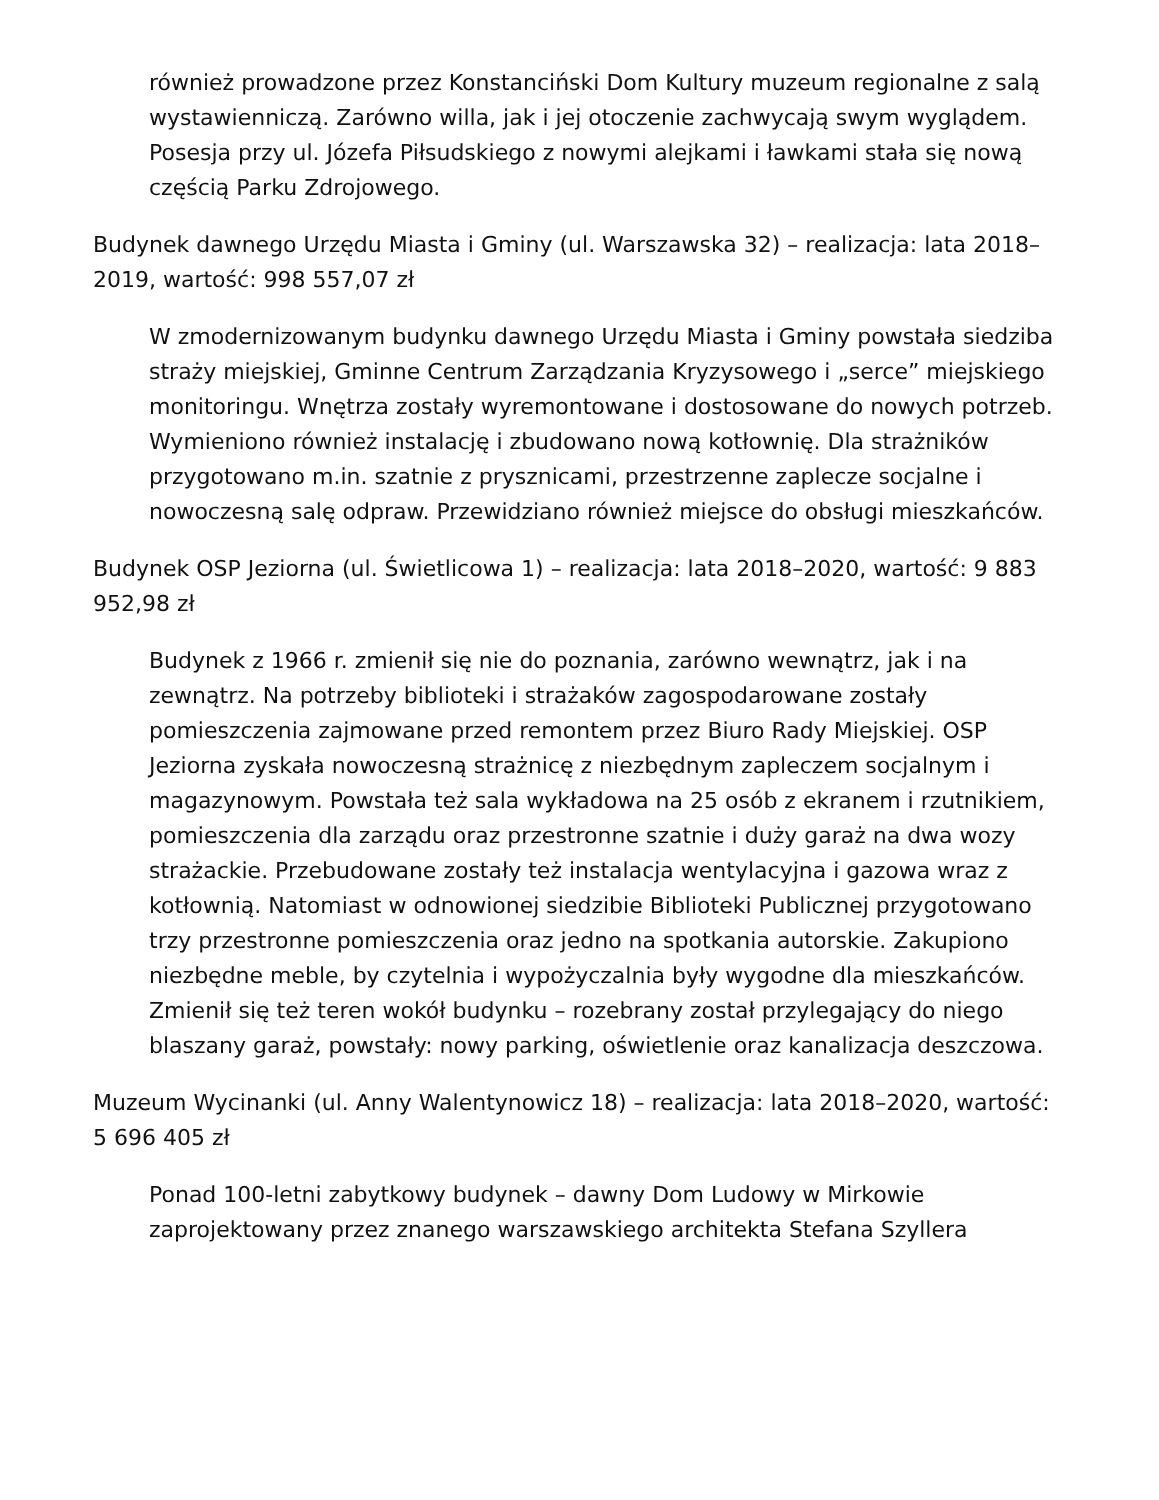również prowadzone przez Konstanciński Dom Kultury muzeum regionalne z salą wystawienniczą. Zarówno willa, jak i jej otoczenie zachwycają swym wyglądem. Posesja przy ul. Józefa Piłsudskiego z nowymi alejkami i ławkami stała się nową częścią Parku Zdrojowego.
Budynek dawnego Urzędu Miasta i Gminy (ul. Warszawska 32) – realizacja: lata 2018–2019, wartość: 998 557,07 zł
W zmodernizowanym budynku dawnego Urzędu Miasta i Gminy powstała siedziba straży miejskiej, Gminne Centrum Zarządzania Kryzysowego i „serce” miejskiego monitoringu. Wnętrza zostały wyremontowane i dostosowane do nowych potrzeb. Wymieniono również instalację i zbudowano nową kotłownię. Dla strażników przygotowano m.in. szatnie z prysznicami, przestrzenne zaplecze socjalne i nowoczesną salę odpraw. Przewidziano również miejsce do obsługi mieszkańców.
Budynek OSP Jeziorna (ul. Świetlicowa 1) – realizacja: lata 2018–2020, wartość: 9 883 952,98 zł
Budynek z 1966 r. zmienił się nie do poznania, zarówno wewnątrz, jak i na zewnątrz. Na potrzeby biblioteki i strażaków zagospodarowane zostały pomieszczenia zajmowane przed remontem przez Biuro Rady Miejskiej. OSP Jeziorna zyskała nowoczesną strażnicę z niezbędnym zapleczem socjalnym i magazynowym. Powstała też sala wykładowa na 25 osób z ekranem i rzutnikiem, pomieszczenia dla zarządu oraz przestronne szatnie i duży garaż na dwa wozy strażackie. Przebudowane zostały też instalacja wentylacyjna i gazowa wraz z kotłownią. Natomiast w odnowionej siedzibie Biblioteki Publicznej przygotowano trzy przestronne pomieszczenia oraz jedno na spotkania autorskie. Zakupiono niezbędne meble, by czytelnia i wypożyczalnia były wygodne dla mieszkańców. Zmienił się też teren wokół budynku – rozebrany został przylegający do niego blaszany garaż, powstały: nowy parking, oświetlenie oraz kanalizacja deszczowa.
Muzeum Wycinanki (ul. Anny Walentynowicz 18) – realizacja: lata 2018–2020, wartość: 5 696 405 zł
Ponad 100-letni zabytkowy budynek – dawny Dom Ludowy w Mirkowie zaprojektowany przez znanego warszawskiego architekta Stefana Szyllera